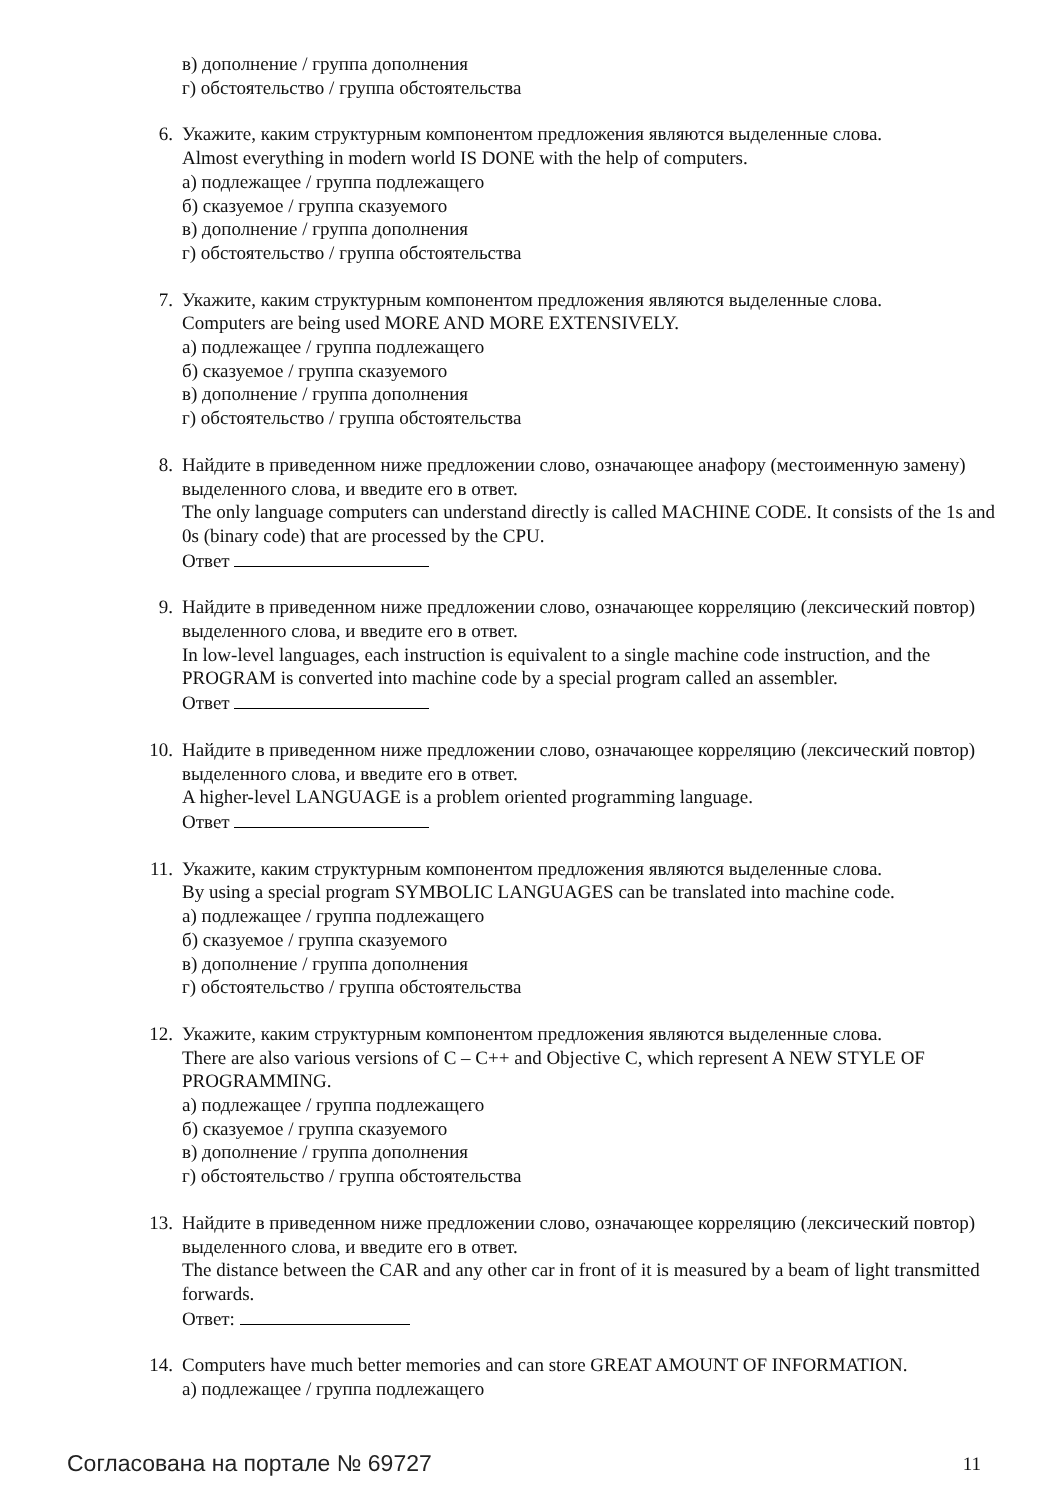в) дополнение / группа дополнения
г) обстоятельство / группа обстоятельства
6. Укажите, каким структурным компонентом предложения являются выделенные слова.
Almost everything in modern world IS DONE with the help of computers.
а) подлежащее / группа подлежащего
б) сказуемое / группа сказуемого
в) дополнение / группа дополнения
г) обстоятельство / группа обстоятельства
7. Укажите, каким структурным компонентом предложения являются выделенные слова.
Computers are being used MORE AND MORE EXTENSIVELY.
а) подлежащее / группа подлежащего
б) сказуемое / группа сказуемого
в) дополнение / группа дополнения
г) обстоятельство / группа обстоятельства
8. Найдите в приведенном ниже предложении слово, означающее анафору (местоименную замену) выделенного слова, и введите его в ответ.
The only language computers can understand directly is called MACHINE CODE. It consists of the 1s and 0s (binary code) that are processed by the CPU.
Ответ
9. Найдите в приведенном ниже предложении слово, означающее корреляцию (лексический повтор) выделенного слова, и введите его в ответ.
In low-level languages, each instruction is equivalent to a single machine code instruction, and the PROGRAM is converted into machine code by a special program called an assembler.
Ответ
10. Найдите в приведенном ниже предложении слово, означающее корреляцию (лексический повтор) выделенного слова, и введите его в ответ.
A higher-level LANGUAGE is a problem oriented programming language.
Ответ
11. Укажите, каким структурным компонентом предложения являются выделенные слова.
By using a special program SYMBOLIC LANGUAGES can be translated into machine code.
а) подлежащее / группа подлежащего
б) сказуемое / группа сказуемого
в) дополнение / группа дополнения
г) обстоятельство / группа обстоятельства
12. Укажите, каким структурным компонентом предложения являются выделенные слова.
There are also various versions of C – C++ and Objective C, which represent A NEW STYLE OF PROGRAMMING.
а) подлежащее / группа подлежащего
б) сказуемое / группа сказуемого
в) дополнение / группа дополнения
г) обстоятельство / группа обстоятельства
13. Найдите в приведенном ниже предложении слово, означающее корреляцию (лексический повтор) выделенного слова, и введите его в ответ.
The distance between the CAR and any other car in front of it is measured by a beam of light transmitted forwards.
Ответ:
14. Computers have much better memories and can store GREAT AMOUNT OF INFORMATION.
а) подлежащее / группа подлежащего
Согласована на портале № 69727 11